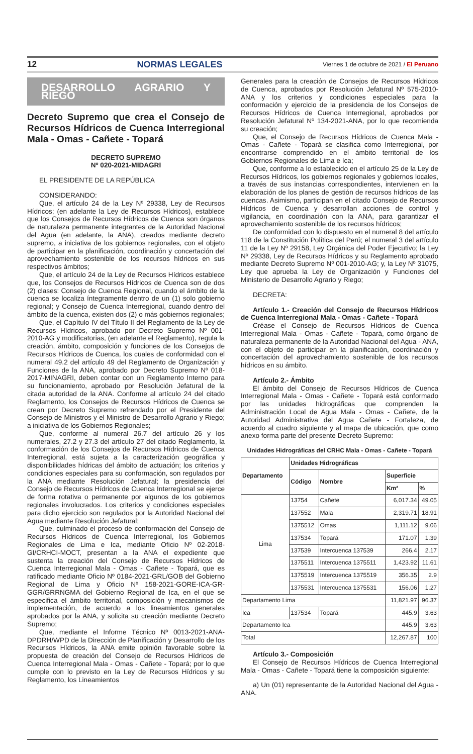12 NORMAS LEGALES Viernes 1 de octubre de 2021 / El Peruano
DESARROLLO AGRARIO Y RIEGO
Decreto Supremo que crea el Consejo de Recursos Hídricos de Cuenca Interregional Mala - Omas - Cañete - Topará
DECRETO SUPREMO
Nº 020-2021-MIDAGRI
EL PRESIDENTE DE LA REPÚBLICA
CONSIDERANDO:
Que, el artículo 24 de la Ley Nº 29338, Ley de Recursos Hídricos; (en adelante la Ley de Recursos Hídricos), establece que los Consejos de Recursos Hídricos de Cuenca son órganos de naturaleza permanente integrantes de la Autoridad Nacional del Agua (en adelante, la ANA), creados mediante decreto supremo, a iniciativa de los gobiernos regionales, con el objeto de participar en la planificación, coordinación y concertación del aprovechamiento sostenible de los recursos hídricos en sus respectivos ámbitos;
Que, el artículo 24 de la Ley de Recursos Hídricos establece que, los Consejos de Recursos Hídricos de Cuenca son de dos (2) clases: Consejo de Cuenca Regional, cuando el ámbito de la cuenca se localiza íntegramente dentro de un (1) solo gobierno regional; y Consejo de Cuenca Interregional, cuando dentro del ámbito de la cuenca, existen dos (2) o más gobiernos regionales;
Que, el Capítulo IV del Título II del Reglamento de la Ley de Recursos Hídricos, aprobado por Decreto Supremo Nº 001-2010-AG y modificatorias, (en adelante el Reglamento), regula la creación, ámbito, composición y funciones de los Consejos de Recursos Hídricos de Cuenca, los cuales de conformidad con el numeral 49.2 del artículo 49 del Reglamento de Organización y Funciones de la ANA, aprobado por Decreto Supremo Nº 018-2017-MINAGRI, deben contar con un Reglamento Interno para su funcionamiento, aprobado por Resolución Jefatural de la citada autoridad de la ANA. Conforme al artículo 24 del citado Reglamento, los Consejos de Recursos Hídricos de Cuenca se crean por Decreto Supremo refrendado por el Presidente del Consejo de Ministros y el Ministro de Desarrollo Agrario y Riego; a iniciativa de los Gobiernos Regionales;
Que, conforme al numeral 26.7 del artículo 26 y los numerales, 27.2 y 27.3 del artículo 27 del citado Reglamento, la conformación de los Consejos de Recursos Hídricos de Cuenca Interregional, está sujeta a la caracterización geográfica y disponibilidades hídricas del ámbito de actuación; los criterios y condiciones especiales para su conformación, son regulados por la ANA mediante Resolución Jefatural; la presidencia del Consejo de Recursos Hídricos de Cuenca Interregional se ejerce de forma rotativa o permanente por algunos de los gobiernos regionales involucrados. Los criterios y condiciones especiales para dicho ejercicio son regulados por la Autoridad Nacional del Agua mediante Resolución Jefatural;
Que, culminado el proceso de conformación del Consejo de Recursos Hídricos de Cuenca Interregional, los Gobiernos Regionales de Lima e Ica, mediante Oficio Nº 02-2018-GI/CRHCI-MOCT, presentan a la ANA el expediente que sustenta la creación del Consejo de Recursos Hídricos de Cuenca Interregional Mala - Omas - Cañete - Topará, que es ratificado mediante Oficio Nº 0184-2021-GRL/GOB del Gobierno Regional de Lima y Oficio Nº 158-2021-GORE-ICA-GR-GGR/GRRNGMA del Gobierno Regional de Ica, en el que se especifica el ámbito territorial, composición y mecanismos de implementación, de acuerdo a los lineamientos generales aprobados por la ANA, y solicita su creación mediante Decreto Supremo;
Que, mediante el Informe Técnico Nº 0013-2021-ANA-DPDRH/WPD de la Dirección de Planificación y Desarrollo de los Recursos Hídricos, la ANA emite opinión favorable sobre la propuesta de creación del Consejo de Recursos Hídricos de Cuenca Interregional Mala - Omas - Cañete - Topará; por lo que cumple con lo previsto en la Ley de Recursos Hídricos y su Reglamento, los Lineamientos
Generales para la creación de Consejos de Recursos Hídricos de Cuenca, aprobados por Resolución Jefatural Nº 575-2010-ANA y los criterios y condiciones especiales para la conformación y ejercicio de la presidencia de los Consejos de Recursos Hídricos de Cuenca Interregional, aprobados por Resolución Jefatural Nº 134-2021-ANA, por lo que recomienda su creación;
Que, el Consejo de Recursos Hídricos de Cuenca Mala - Omas - Cañete - Topará se clasifica como Interregional, por encontrarse comprendido en el ámbito territorial de los Gobiernos Regionales de Lima e Ica;
Que, conforme a lo establecido en el artículo 25 de la Ley de Recursos Hídricos, los gobiernos regionales y gobiernos locales, a través de sus instancias correspondientes, intervienen en la elaboración de los planes de gestión de recursos hídricos de las cuencas. Asimismo, participan en el citado Consejo de Recursos Hídricos de Cuenca y desarrollan acciones de control y vigilancia, en coordinación con la ANA, para garantizar el aprovechamiento sostenible de los recursos hídricos;
De conformidad con lo dispuesto en el numeral 8 del artículo 118 de la Constitución Política del Perú; el numeral 3 del artículo 11 de la Ley Nº 29158, Ley Orgánica del Poder Ejecutivo; la Ley Nº 29338, Ley de Recursos Hídricos y su Reglamento aprobado mediante Decreto Supremo Nº 001-2010-AG; y, la Ley Nº 31075, Ley que aprueba la Ley de Organización y Funciones del Ministerio de Desarrollo Agrario y Riego;
DECRETA:
Artículo 1.- Creación del Consejo de Recursos Hídricos de Cuenca Interregional Mala - Omas - Cañete - Topará
Créase el Consejo de Recursos Hídricos de Cuenca Interregional Mala - Omas - Cañete - Topará, como órgano de naturaleza permanente de la Autoridad Nacional del Agua - ANA, con el objeto de participar en la planificación, coordinación y concertación del aprovechamiento sostenible de los recursos hídricos en su ámbito.
Artículo 2.- Ámbito
El ámbito del Consejo de Recursos Hídricos de Cuenca Interregional Mala - Omas - Cañete - Topará está conformado por las unidades hidrográficas que comprenden la Administración Local de Agua Mala - Omas - Cañete, de la Autoridad Administrativa del Agua Cañete - Fortaleza, de acuerdo al cuadro siguiente y al mapa de ubicación, que como anexo forma parte del presente Decreto Supremo:
Unidades Hidrográficas del CRHC Mala - Omas - Cañete - Topará
| Departamento | Unidades Hidrográficas | | | |
| --- | --- | --- | --- | --- |
| | Código | Nombre | Superficie | |
| | | | Km² | % |
| Lima | 13754 | Cañete | 6,017.34 | 49.05 |
| | 137552 | Mala | 2,319.71 | 18.91 |
| | 1375512 | Omas | 1,111.12 | 9.06 |
| | 137534 | Topará | 171.07 | 1.39 |
| | 137539 | Intercuenca 137539 | 266.4 | 2.17 |
| | 1375511 | Intercuenca 1375511 | 1,423.92 | 11.61 |
| | 1375519 | Intercuenca 1375519 | 356.35 | 2.9 |
| | 1375531 | Intercuenca 1375531 | 156.06 | 1.27 |
| Departamento Lima | | | 11,821.97 | 96.37 |
| Ica | 137534 | Topará | 445.9 | 3.63 |
| Departamento Ica | | | 445.9 | 3.63 |
| Total | | | 12,267.87 | 100 |
Artículo 3.- Composición
El Consejo de Recursos Hídricos de Cuenca Interregional Mala - Omas - Cañete - Topará tiene la composición siguiente:
a) Un (01) representante de la Autoridad Nacional del Agua - ANA.